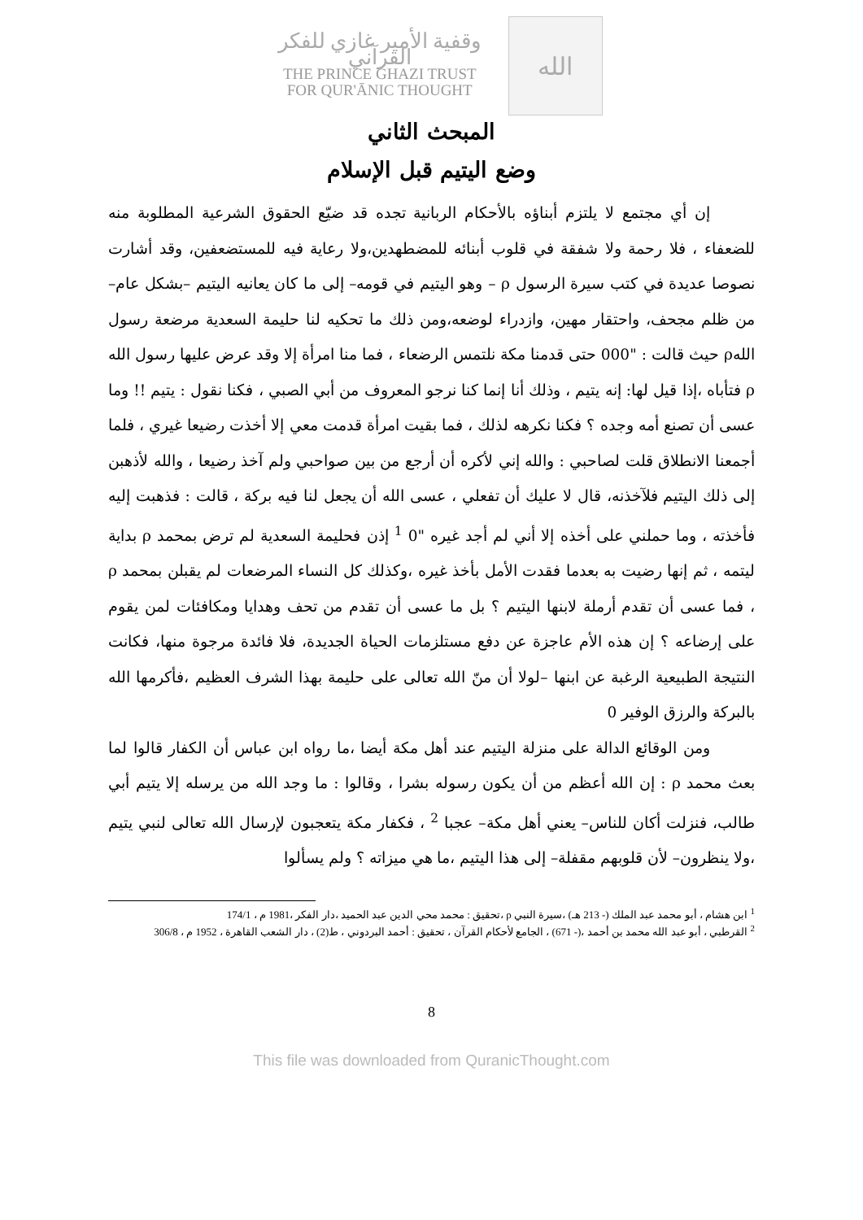وقفية الأمير غازي للفكر القرآني
THE PRINCE GHAZI TRUST
FOR QUR'ĀNIC THOUGHT
الله
المبحث الثاني
وضع اليتيم قبل الإسلام
إن أي مجتمع لا يلتزم أبناؤه بالأحكام الربانية تجده قد ضيّع الحقوق الشرعية المطلوبة منه للضعفاء ، فلا رحمة ولا شفقة في قلوب أبنائه للمضطهدين،ولا رعاية فيه للمستضعفين، وقد أشارت نصوصا عديدة في كتب سيرة الرسول ρ – وهو اليتيم في قومه– إلى ما كان يعانيه اليتيم –بشكل عام– من ظلم مجحف، واحتقار مهين، وازدراء لوضعه،ومن ذلك ما تحكيه لنا حليمة السعدية مرضعة رسول اللهρ حيث قالت : "000 حتى قدمنا مكة نلتمس الرضعاء ، فما منا امرأة إلا وقد عرض عليها رسول الله ρ فتأباه ،إذا قيل لها: إنه يتيم ، وذلك أنا إنما كنا نرجو المعروف من أبي الصبي ، فكنا نقول : يتيم !! وما عسى أن تصنع أمه وجده ؟ فكنا نكرهه لذلك ، فما بقيت امرأة قدمت معي إلا أخذت رضيعا غيري ، فلما أجمعنا الانطلاق قلت لصاحبي : والله إني لأكره أن أرجع من بين صواحبي ولم آخذ رضيعا ، والله لأذهبن إلى ذلك اليتيم فلآخذنه، قال لا عليك أن تفعلي ، عسى الله أن يجعل لنا فيه بركة ، قالت : فذهبت إليه فأخذته ، وما حملني على أخذه إلا أني لم أجد غيره "0 <sup>1</sup> إذن فحليمة السعدية لم ترض بمحمد ρ بداية ليتمه ، ثم إنها رضيت به بعدما فقدت الأمل بأخذ غيره ،وكذلك كل النساء المرضعات لم يقبلن بمحمد ρ ، فما عسى أن تقدم أرملة لابنها اليتيم ؟ بل ما عسى أن تقدم من تحف وهدايا ومكافئات لمن يقوم على إرضاعه ؟ إن هذه الأم عاجزة عن دفع مستلزمات الحياة الجديدة، فلا فائدة مرجوة منها، فكانت النتيجة الطبيعية الرغبة عن ابنها –لولا أن منّ الله تعالى على حليمة بهذا الشرف العظيم ،فأكرمها الله بالبركة والرزق الوفير 0
ومن الوقائع الدالة على منزلة اليتيم عند أهل مكة أيضا ،ما رواه ابن عباس أن الكفار قالوا لما بعث محمد ρ : إن الله أعظم من أن يكون رسوله بشرا ، وقالوا : ما وجد الله من يرسله إلا يتيم أبي طالب، فنزلت أكان للناس– يعني أهل مكة– عجبا <sup>2</sup> ، فكفار مكة يتعجبون لإرسال الله تعالى لنبي يتيم ،ولا ينظرون– لأن قلوبهم مقفلة– إلى هذا اليتيم ،ما هي ميزاته ؟ ولم يسألوا
<sup>1</sup> ابن هشام ، أبو محمد عبد الملك (- 213 هـ) ،سيرة النبي ρ ،تحقيق : محمد محي الدين عبد الحميد ،دار الفكر ،1981 م ، 174/1
<sup>2</sup> القرطبي ، أبو عبد الله محمد بن أحمد ،(- 671) ، الجامع لأحكام القرآن ، تحقيق : أحمد البردوني ، ط(2) ، دار الشعب القاهرة ، 1952 م ، 306/8
8
This file was downloaded from QuranicThought.com